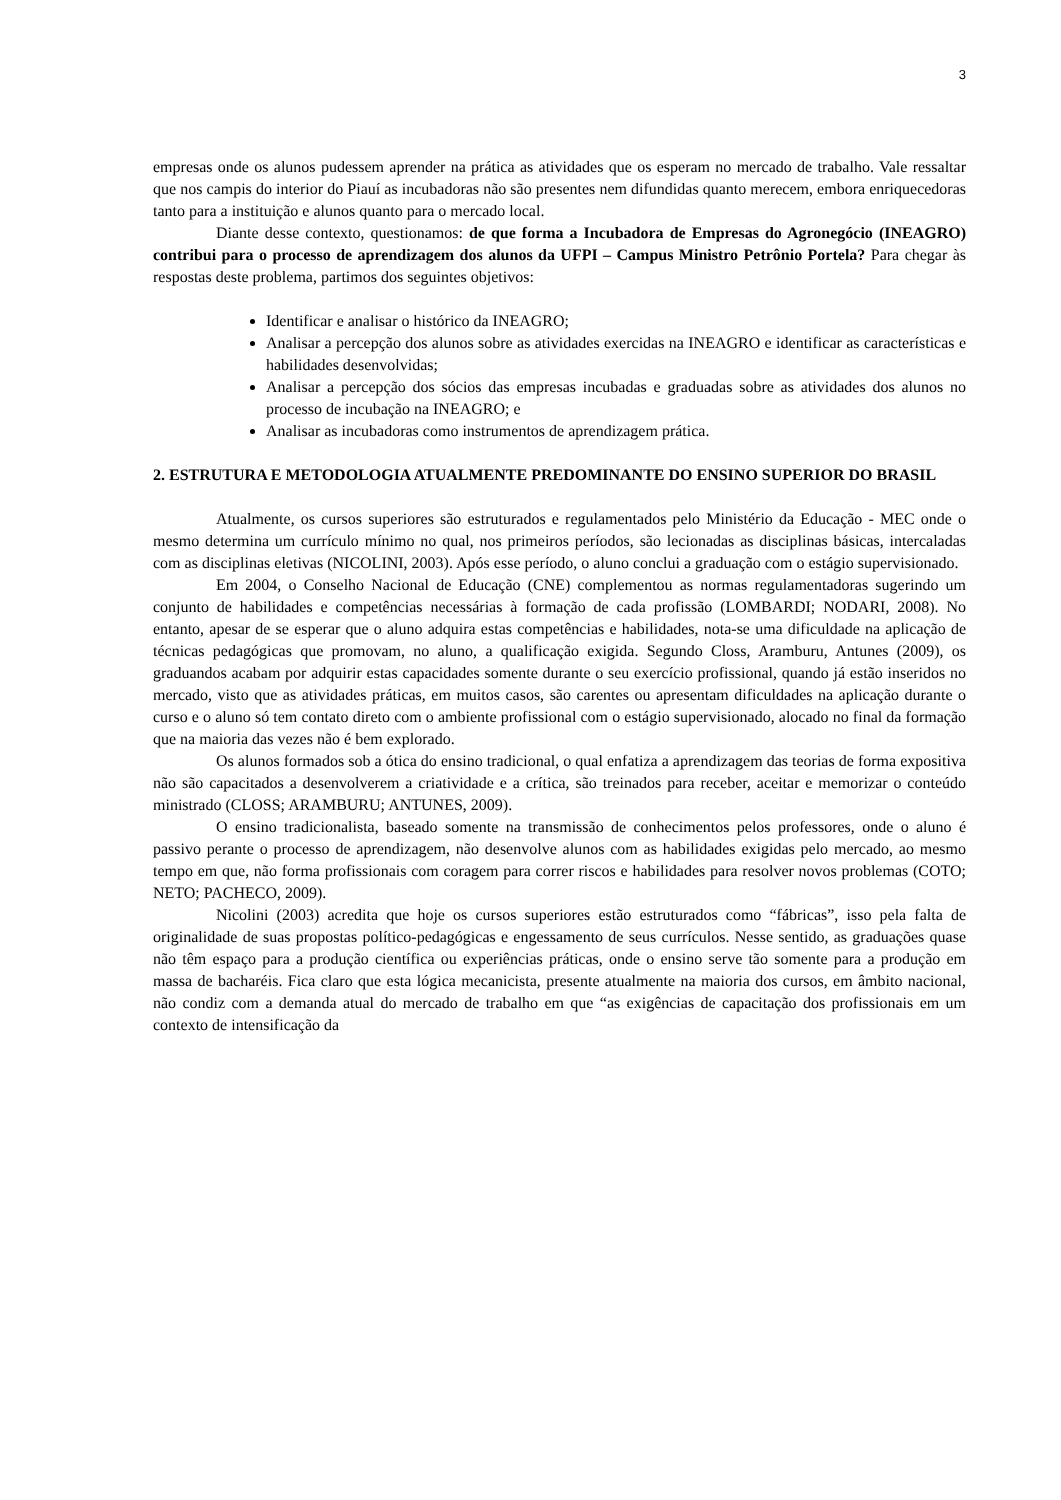3
empresas onde os alunos pudessem aprender na prática as atividades que os esperam no mercado de trabalho. Vale ressaltar que nos campis do interior do Piauí as incubadoras não são presentes nem difundidas quanto merecem, embora enriquecedoras tanto para a instituição e alunos quanto para o mercado local.
Diante desse contexto, questionamos: de que forma a Incubadora de Empresas do Agronegócio (INEAGRO) contribui para o processo de aprendizagem dos alunos da UFPI – Campus Ministro Petrônio Portela? Para chegar às respostas deste problema, partimos dos seguintes objetivos:
Identificar e analisar o histórico da INEAGRO;
Analisar a percepção dos alunos sobre as atividades exercidas na INEAGRO e identificar as características e habilidades desenvolvidas;
Analisar a percepção dos sócios das empresas incubadas e graduadas sobre as atividades dos alunos no processo de incubação na INEAGRO; e
Analisar as incubadoras como instrumentos de aprendizagem prática.
2. ESTRUTURA E METODOLOGIA ATUALMENTE PREDOMINANTE DO ENSINO SUPERIOR DO BRASIL
Atualmente, os cursos superiores são estruturados e regulamentados pelo Ministério da Educação - MEC onde o mesmo determina um currículo mínimo no qual, nos primeiros períodos, são lecionadas as disciplinas básicas, intercaladas com as disciplinas eletivas (NICOLINI, 2003). Após esse período, o aluno conclui a graduação com o estágio supervisionado.
Em 2004, o Conselho Nacional de Educação (CNE) complementou as normas regulamentadoras sugerindo um conjunto de habilidades e competências necessárias à formação de cada profissão (LOMBARDI; NODARI, 2008). No entanto, apesar de se esperar que o aluno adquira estas competências e habilidades, nota-se uma dificuldade na aplicação de técnicas pedagógicas que promovam, no aluno, a qualificação exigida. Segundo Closs, Aramburu, Antunes (2009), os graduandos acabam por adquirir estas capacidades somente durante o seu exercício profissional, quando já estão inseridos no mercado, visto que as atividades práticas, em muitos casos, são carentes ou apresentam dificuldades na aplicação durante o curso e o aluno só tem contato direto com o ambiente profissional com o estágio supervisionado, alocado no final da formação que na maioria das vezes não é bem explorado.
Os alunos formados sob a ótica do ensino tradicional, o qual enfatiza a aprendizagem das teorias de forma expositiva não são capacitados a desenvolverem a criatividade e a crítica, são treinados para receber, aceitar e memorizar o conteúdo ministrado (CLOSS; ARAMBURU; ANTUNES, 2009).
O ensino tradicionalista, baseado somente na transmissão de conhecimentos pelos professores, onde o aluno é passivo perante o processo de aprendizagem, não desenvolve alunos com as habilidades exigidas pelo mercado, ao mesmo tempo em que, não forma profissionais com coragem para correr riscos e habilidades para resolver novos problemas (COTO; NETO; PACHECO, 2009).
Nicolini (2003) acredita que hoje os cursos superiores estão estruturados como “fábricas”, isso pela falta de originalidade de suas propostas político-pedagógicas e engessamento de seus currículos. Nesse sentido, as graduações quase não têm espaço para a produção científica ou experiências práticas, onde o ensino serve tão somente para a produção em massa de bacharéis. Fica claro que esta lógica mecanicista, presente atualmente na maioria dos cursos, em âmbito nacional, não condiz com a demanda atual do mercado de trabalho em que “as exigências de capacitação dos profissionais em um contexto de intensificação da